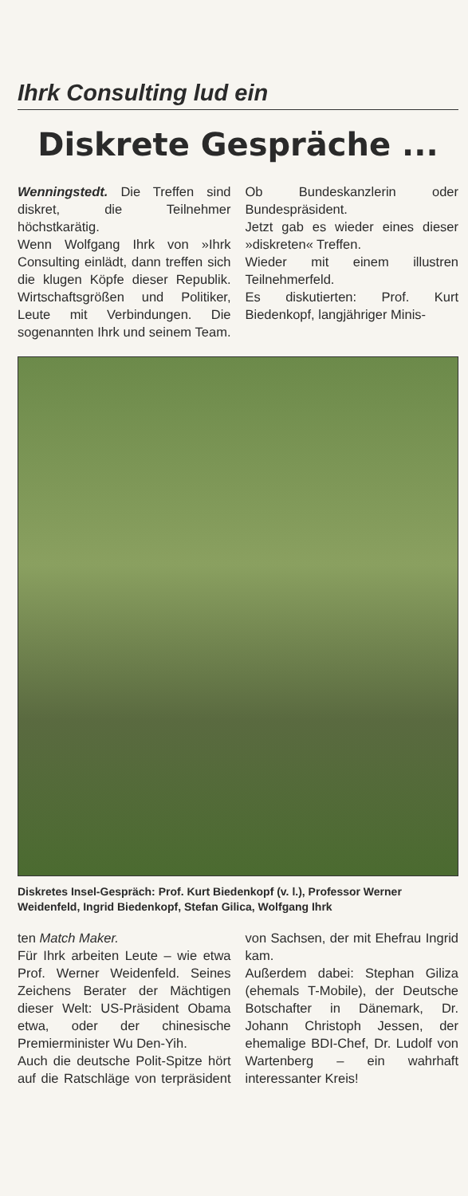Ihrk Consulting lud ein
Diskrete Gespräche ...
Wenningstedt. Die Treffen sind diskret, die Teilnehmer höchstkarätig.
Wenn Wolfgang Ihrk von »Ihrk Consulting einlädt, dann treffen sich die klugen Köpfe dieser Republik. Wirtschaftsgrößen und Politiker, Leute mit Verbindungen. Die sogenannten Ihrk und seinem Team. Ob Bundeskanzlerin oder Bundespräsident.
Jetzt gab es wieder eines dieser »diskreten« Treffen.
Wieder mit einem illustren Teilnehmerfeld.
Es diskutierten: Prof. Kurt Biedenkopf, langjähriger Minis-
Diskretes Insel-Gespräch: Prof. Kurt Biedenkopf (v. l.), Professor Werner Weidenfeld, Ingrid Biedenkopf, Stefan Gilica, Wolfgang Ihrk
ten Match Maker.
Für Ihrk arbeiten Leute – wie etwa Prof. Werner Weidenfeld. Seines Zeichens Berater der Mächtigen dieser Welt: US-Präsident Obama etwa, oder der chinesische Premierminister Wu Den-Yih.
Auch die deutsche Polit-Spitze hört auf die Ratschläge von terpräsident von Sachsen, der mit Ehefrau Ingrid kam.
Außerdem dabei: Stephan Giliza (ehemals T-Mobile), der Deutsche Botschafter in Dänemark, Dr. Johann Christoph Jessen, der ehemalige BDI-Chef, Dr. Ludolf von Wartenberg – ein wahrhaft interessanter Kreis!